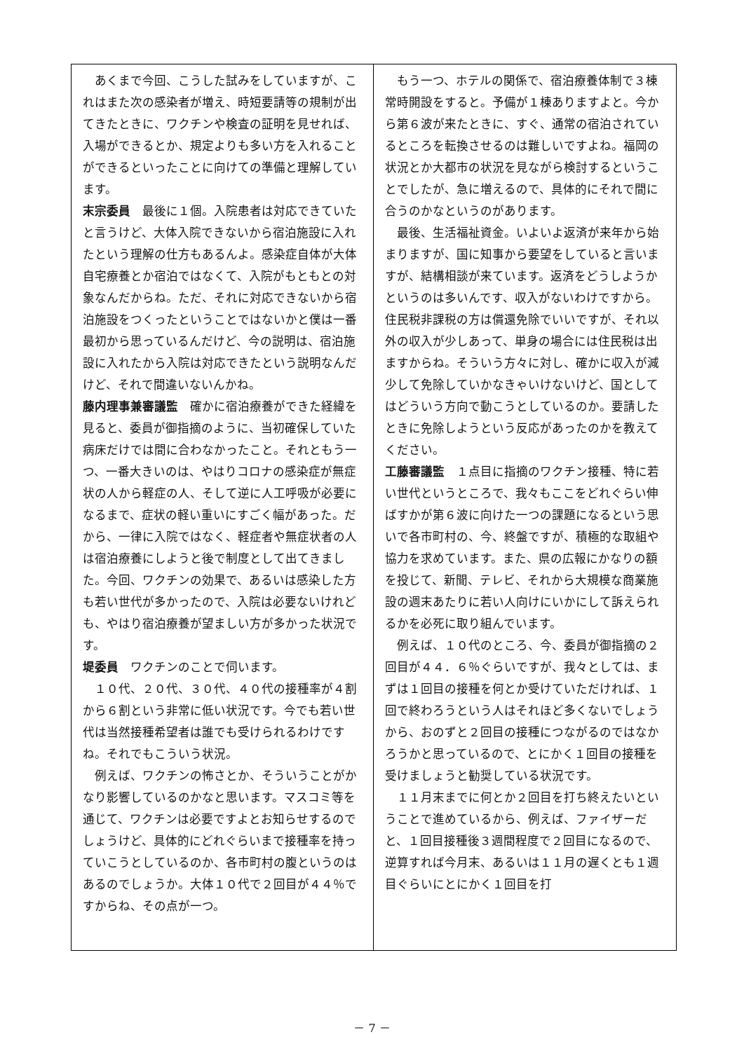あくまで今回、こうした試みをしていますが、これはまた次の感染者が増え、時短要請等の規制が出てきたときに、ワクチンや検査の証明を見せれば、入場ができるとか、規定よりも多い方を入れることができるといったことに向けての準備と理解しています。
末宗委員　最後に１個。入院患者は対応できていたと言うけど、大体入院できないから宿泊施設に入れたという理解の仕方もあるんよ。感染症自体が大体自宅療養とか宿泊ではなくて、入院がもともとの対象なんだからね。ただ、それに対応できないから宿泊施設をつくったということではないかと僕は一番最初から思っているんだけど、今の説明は、宿泊施設に入れたから入院は対応できたという説明なんだけど、それで間違いないんかね。
藤内理事兼審議監　確かに宿泊療養ができた経緯を見ると、委員が御指摘のように、当初確保していた病床だけでは間に合わなかったこと。それともう一つ、一番大きいのは、やはりコロナの感染症が無症状の人から軽症の人、そして逆に人工呼吸が必要になるまで、症状の軽い重いにすごく幅があった。だから、一律に入院ではなく、軽症者や無症状者の人は宿泊療養にしようと後で制度として出てきました。今回、ワクチンの効果で、あるいは感染した方も若い世代が多かったので、入院は必要ないけれども、やはり宿泊療養が望ましい方が多かった状況です。
堤委員　ワクチンのことで伺います。
　１０代、２０代、３０代、４０代の接種率が４割から６割という非常に低い状況です。今でも若い世代は当然接種希望者は誰でも受けられるわけですね。それでもこういう状況。
　例えば、ワクチンの怖さとか、そういうことがかなり影響しているのかなと思います。マスコミ等を通じて、ワクチンは必要ですよとお知らせするのでしょうけど、具体的にどれぐらいまで接種率を持っていこうとしているのか、各市町村の腹というのはあるのでしょうか。大体１０代で２回目が４４％ですからね、その点が一つ。
　もう一つ、ホテルの関係で、宿泊療養体制で３棟常時開設をすると。予備が１棟ありますよと。今から第６波が来たときに、すぐ、通常の宿泊されているところを転換させるのは難しいですよね。福岡の状況とか大都市の状況を見ながら検討するということでしたが、急に増えるので、具体的にそれで間に合うのかなというのがあります。
　最後、生活福祉資金。いよいよ返済が来年から始まりますが、国に知事から要望をしていると言いますが、結構相談が来ています。返済をどうしようかというのは多いんです、収入がないわけですから。住民税非課税の方は償還免除でいいですが、それ以外の収入が少しあって、単身の場合には住民税は出ますからね。そういう方々に対し、確かに収入が減少して免除していかなきゃいけないけど、国としてはどういう方向で動こうとしているのか。要請したときに免除しようという反応があったのかを教えてください。
工藤審議監　１点目に指摘のワクチン接種、特に若い世代というところで、我々もここをどれぐらい伸ばすかが第６波に向けた一つの課題になるという思いで各市町村の、今、終盤ですが、積極的な取組や協力を求めています。また、県の広報にかなりの額を投じて、新聞、テレビ、それから大規模な商業施設の週末あたりに若い人向けにいかにして訴えられるかを必死に取り組んでいます。
　例えば、１０代のところ、今、委員が御指摘の２回目が４４．６％ぐらいですが、我々としては、まずは１回目の接種を何とか受けていただければ、１回で終わろうという人はそれほど多くないでしょうから、おのずと２回目の接種につながるのではなかろうかと思っているので、とにかく１回目の接種を受けましょうと勧奨している状況です。
　１１月末までに何とか２回目を打ち終えたいということで進めているから、例えば、ファイザーだと、１回目接種後３週間程度で２回目になるので、逆算すれば今月末、あるいは１１月の遅くとも１週目ぐらいにとにかく１回目を打
－ 7 －